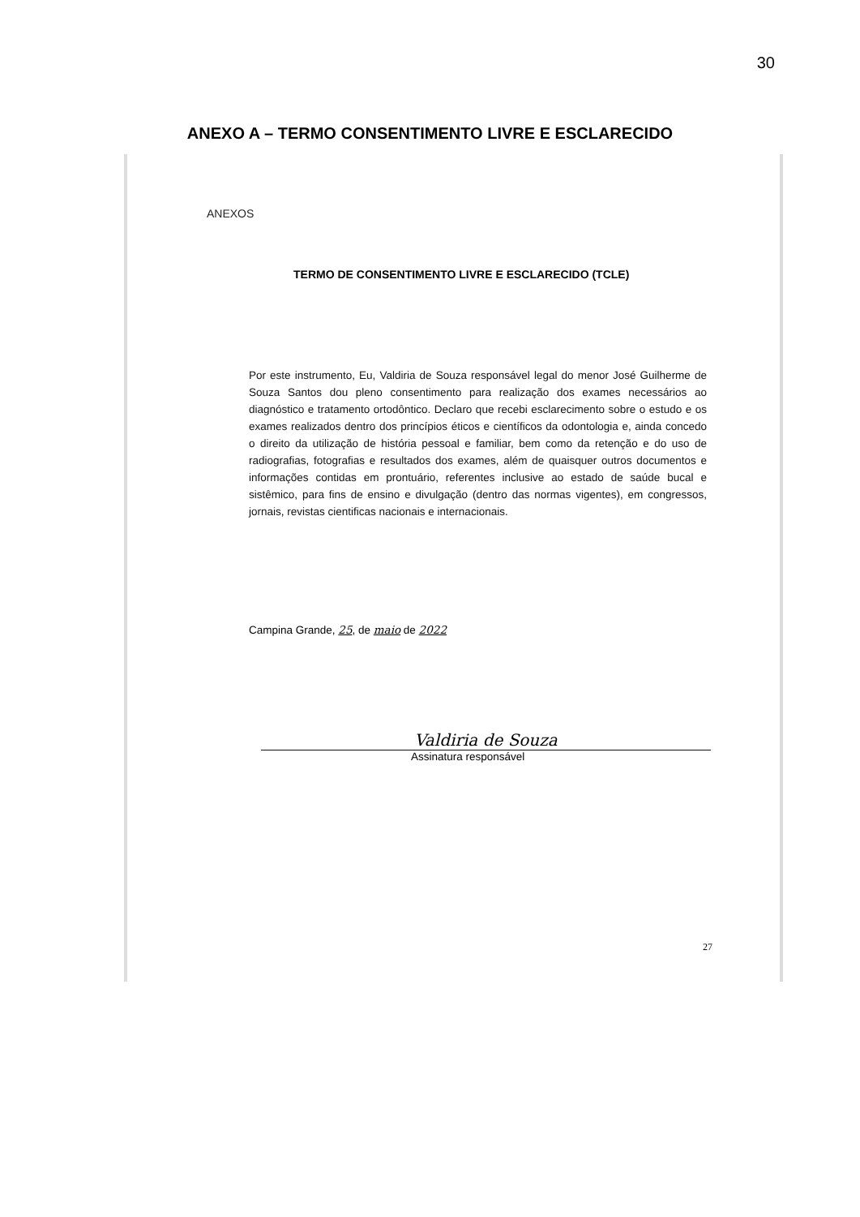30
ANEXO A – TERMO CONSENTIMENTO LIVRE E ESCLARECIDO
ANEXOS
TERMO DE CONSENTIMENTO LIVRE E ESCLARECIDO (TCLE)
Por este instrumento, Eu, Valdiria de Souza responsável legal do menor José Guilherme de Souza Santos dou pleno consentimento para realização dos exames necessários ao diagnóstico e tratamento ortodôntico. Declaro que recebi esclarecimento sobre o estudo e os exames realizados dentro dos princípios éticos e científicos da odontologia e, ainda concedo o direito da utilização de história pessoal e familiar, bem como da retenção e do uso de radiografias, fotografias e resultados dos exames, além de quaisquer outros documentos e informações contidas em prontuário, referentes inclusive ao estado de saúde bucal e sistêmico, para fins de ensino e divulgação (dentro das normas vigentes), em congressos, jornais, revistas cientificas nacionais e internacionais.
Campina Grande, 25, de maio de 2022
Valdiria de Souza
Assinatura responsável
27